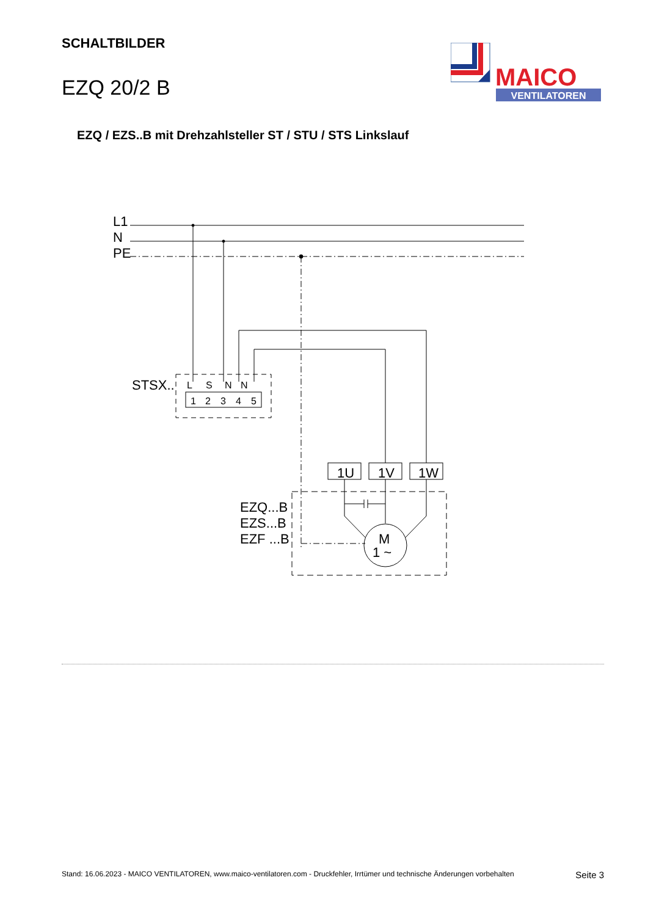SCHALTBILDER
EZQ 20/2 B
MAICO
VENTILATOREN
EZQ / EZS..B mit Drehzahlsteller ST / STU / STS Linkslauf
L1
N
PE
STSX..
EZQ...B
EZS...B
EZF ...B
1U
1V
1W
M
1 ~
L
S
N
N
1
2
3
4
5
Stand: 16.06.2023 - MAICO VENTILATOREN, www.maico-ventilatoren.com - Druckfehler, Irrtümer und technische Änderungen vorbehalten Seite 3